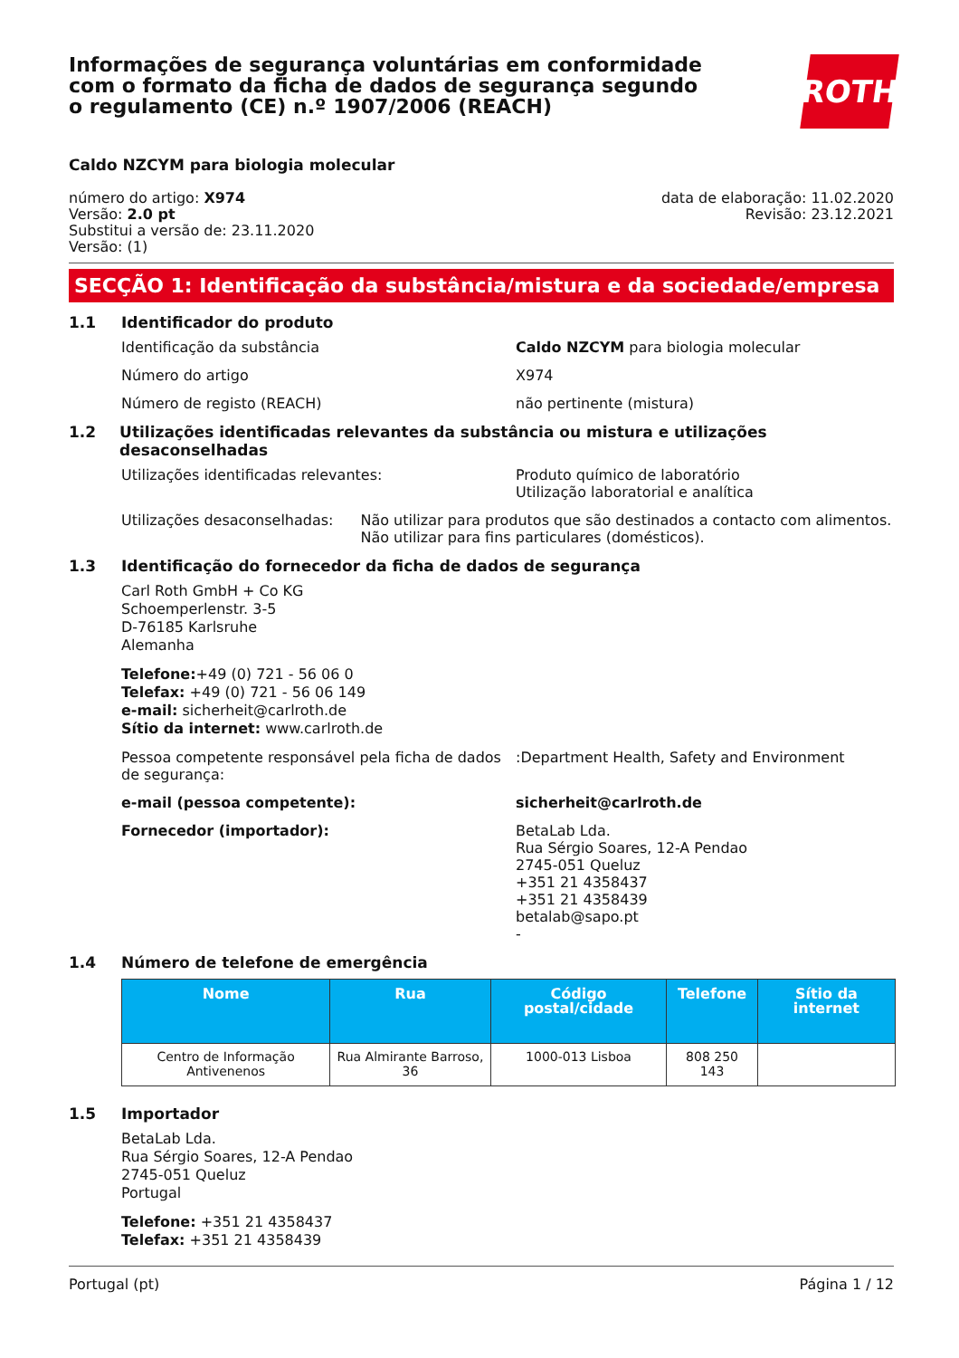Informações de segurança voluntárias em conformidade com o formato da ficha de dados de segurança segundo o regulamento (CE) n.º 1907/2006 (REACH)
ROTH
Caldo NZCYM para biologia molecular
número do artigo: X974
Versão: 2.0 pt
Substitui a versão de: 23.11.2020
Versão: (1)
data de elaboração: 11.02.2020
Revisão: 23.12.2021
SECÇÃO 1: Identificação da substância/mistura e da sociedade/empresa
1.1 Identificador do produto
Identificação da substância Caldo NZCYM para biologia molecular
Número do artigo X974
Número de registo (REACH) não pertinente (mistura)
1.2 Utilizações identificadas relevantes da substância ou mistura e utilizações desaconselhadas
Utilizações identificadas relevantes: Produto químico de laboratório
Utilização laboratorial e analítica
Utilizações desaconselhadas: Não utilizar para produtos que são destinados a contacto com alimentos. Não utilizar para fins particulares (domésticos).
1.3 Identificação do fornecedor da ficha de dados de segurança
Carl Roth GmbH + Co KG
Schoemperlenstr. 3-5
D-76185 Karlsruhe
Alemanha
Telefone:+49 (0) 721 - 56 06 0
Telefax: +49 (0) 721 - 56 06 149
e-mail: sicherheit@carlroth.de
Sítio da internet: www.carlroth.de
Pessoa competente responsável pela ficha de dados de segurança:
:Department Health, Safety and Environment
e-mail (pessoa competente): sicherheit@carlroth.de
Fornecedor (importador): BetaLab Lda.
Rua Sérgio Soares, 12-A Pendao
2745-051 Queluz
+351 21 4358437
+351 21 4358439
betalab@sapo.pt
-
1.4 Número de telefone de emergência
| Nome | Rua | Código postal/cidade | Telefone | Sítio da internet |
| --- | --- | --- | --- | --- |
| Centro de Informação Antivenenos | Rua Almirante Barroso, 36 | 1000-013 Lisboa | 808 250 143 | |
1.5 Importador
BetaLab Lda.
Rua Sérgio Soares, 12-A Pendao
2745-051 Queluz
Portugal
Telefone: +351 21 4358437
Telefax: +351 21 4358439
Portugal (pt) Página 1 / 12